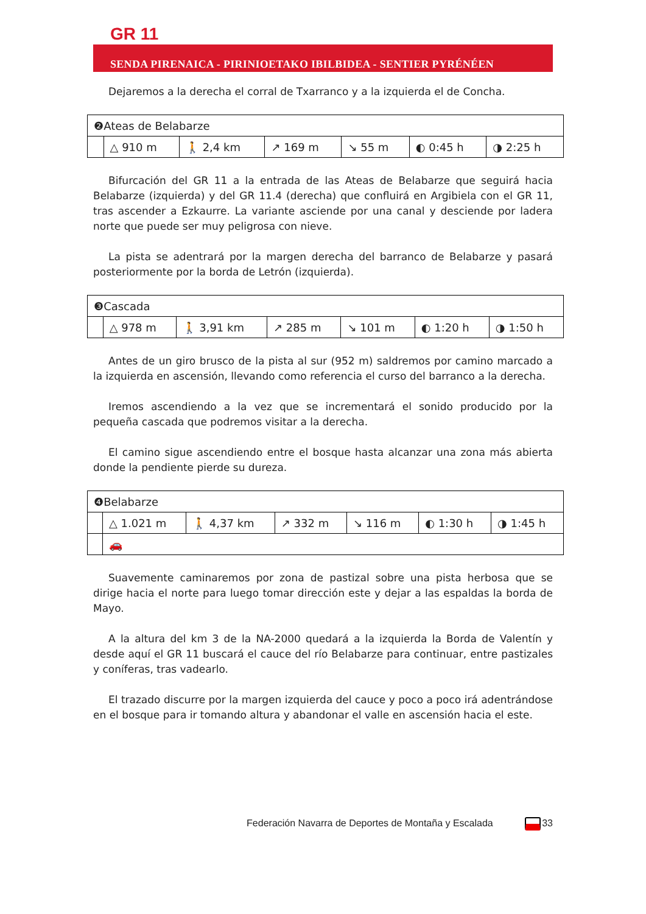GR 11
SENDA PIRENAICA - PIRINIOETAKO IBILBIDEA - SENTIER PYRÉNÉEN
Dejaremos a la derecha el corral de Txarranco y a la izquierda el de Concha.
| ❷Ateas de Belabarze | | | | | | |
| | △ 910 m | 🚶 2,4 km | ↗ 169 m | ↘ 55 m | ◐ 0:45 h | ◑ 2:25 h |
Bifurcación del GR 11 a la entrada de las Ateas de Belabarze que seguirá hacia Belabarze (izquierda) y del GR 11.4 (derecha) que confluirá en Argibiela con el GR 11, tras ascender a Ezkaurre. La variante asciende por una canal y desciende por ladera norte que puede ser muy peligrosa con nieve.
La pista se adentrará por la margen derecha del barranco de Belabarze y pasará posteriormente por la borda de Letrón (izquierda).
| ❸Cascada | | | | | | |
| | △ 978 m | 🚶 3,91 km | ↗ 285 m | ↘ 101 m | ◐ 1:20 h | ◑ 1:50 h |
Antes de un giro brusco de la pista al sur (952 m) saldremos por camino marcado a la izquierda en ascensión, llevando como referencia el curso del barranco a la derecha.
Iremos ascendiendo a la vez que se incrementará el sonido producido por la pequeña cascada que podremos visitar a la derecha.
El camino sigue ascendiendo entre el bosque hasta alcanzar una zona más abierta donde la pendiente pierde su dureza.
| ❹Belabarze | | | | | | |
| | △ 1.021 m | 🚶 4,37 km | ↗ 332 m | ↘ 116 m | ◐ 1:30 h | ◑ 1:45 h |
| | 🚗 | | | | | |
Suavemente caminaremos por zona de pastizal sobre una pista herbosa que se dirige hacia el norte para luego tomar dirección este y dejar a las espaldas la borda de Mayo.
A la altura del km 3 de la NA-2000 quedará a la izquierda la Borda de Valentín y desde aquí el GR 11 buscará el cauce del río Belabarze para continuar, entre pastizales y coníferas, tras vadearlo.
El trazado discurre por la margen izquierda del cauce y poco a poco irá adentrándose en el bosque para ir tomando altura y abandonar el valle en ascensión hacia el este.
Federación Navarra de Deportes de Montaña y Escalada 33